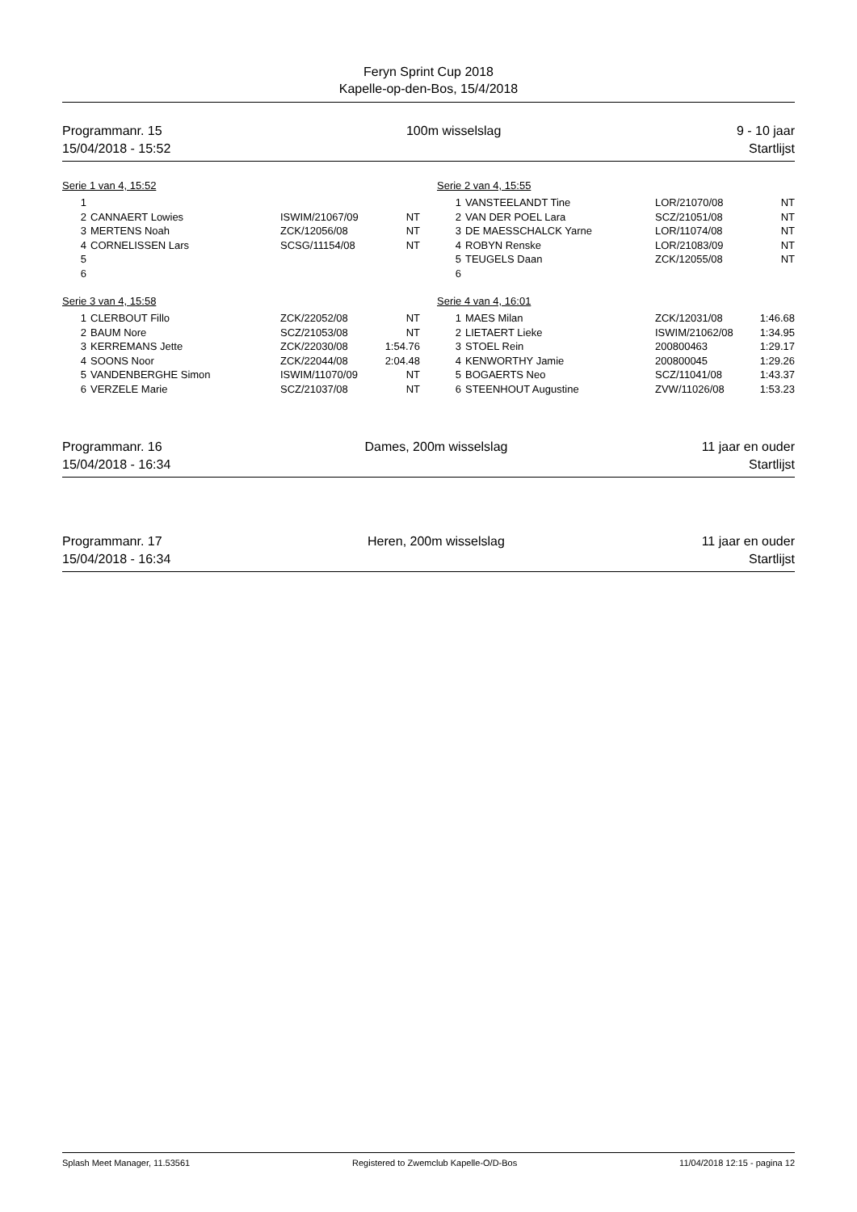Feryn Sprint Cup 2018
Kapelle-op-den-Bos, 15/4/2018
Programmanr. 15
15/04/2018 - 15:52
100m wisselslag 9 - 10 jaar
Startlijst
Serie 1 van 4, 15:52
| 1 | | | |
| 2 | CANNAERT Lowies | ISWIM/21067/09 | NT |
| 3 | MERTENS Noah | ZCK/12056/08 | NT |
| 4 | CORNELISSEN Lars | SCSG/11154/08 | NT |
| 5 | | | |
| 6 | | | |
Serie 2 van 4, 15:55
| 1 | VANSTEELANDT Tine | LOR/21070/08 | NT |
| 2 | VAN DER POEL Lara | SCZ/21051/08 | NT |
| 3 | DE MAESSCHALCK Yarne | LOR/11074/08 | NT |
| 4 | ROBYN Renske | LOR/21083/09 | NT |
| 5 | TEUGELS Daan | ZCK/12055/08 | NT |
| 6 | | | |
Serie 3 van 4, 15:58
| 1 | CLERBOUT Fillo | ZCK/22052/08 | NT |
| 2 | BAUM Nore | SCZ/21053/08 | NT |
| 3 | KERREMANS Jette | ZCK/22030/08 | 1:54.76 |
| 4 | SOONS Noor | ZCK/22044/08 | 2:04.48 |
| 5 | VANDENBERGHE Simon | ISWIM/11070/09 | NT |
| 6 | VERZELE Marie | SCZ/21037/08 | NT |
Serie 4 van 4, 16:01
| 1 | MAES Milan | ZCK/12031/08 | 1:46.68 |
| 2 | LIETAERT Lieke | ISWIM/21062/08 | 1:34.95 |
| 3 | STOEL Rein | 200800463 | 1:29.17 |
| 4 | KENWORTHY Jamie | 200800045 | 1:29.26 |
| 5 | BOGAERTS Neo | SCZ/11041/08 | 1:43.37 |
| 6 | STEENHOUT Augustine | ZVW/11026/08 | 1:53.23 |
Programmanr. 16
15/04/2018 - 16:34
Dames, 200m wisselslag 11 jaar en ouder
Startlijst
Programmanr. 17
15/04/2018 - 16:34
Heren, 200m wisselslag 11 jaar en ouder
Startlijst
Splash Meet Manager, 11.53561 Registered to Zwemclub Kapelle-O/D-Bos 11/04/2018 12:15 - pagina 12